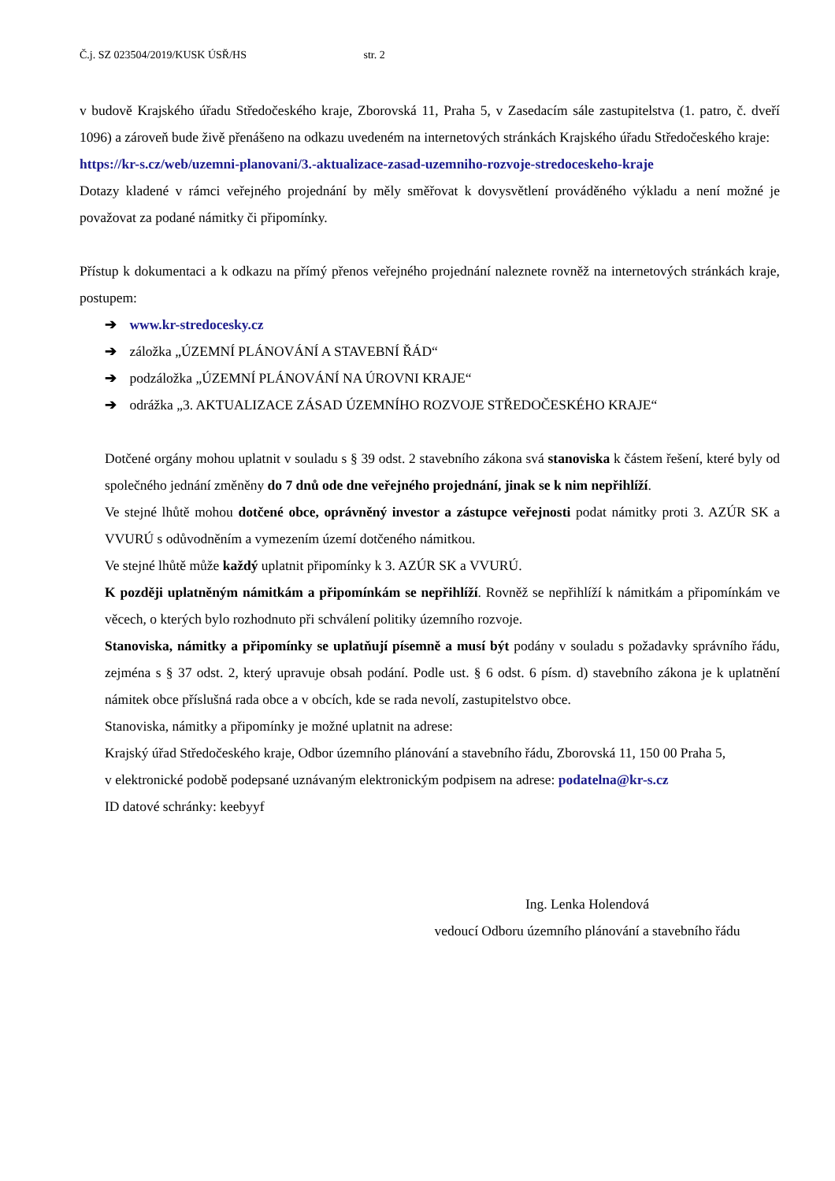Č.j. SZ 023504/2019/KUSK ÚSŘ/HS str. 2
v budově Krajského úřadu Středočeského kraje, Zborovská 11, Praha 5, v Zasedacím sále zastupitelstva (1. patro, č. dveří 1096) a zároveň bude živě přenášeno na odkazu uvedeném na internetových stránkách Krajského úřadu Středočeského kraje:
https://kr-s.cz/web/uzemni-planovani/3.-aktualizace-zasad-uzemniho-rozvoje-stredoceskeho-kraje
Dotazy kladené v rámci veřejného projednání by měly směřovat k dovysvětlení prováděného výkladu a není možné je považovat za podané námitky či připomínky.
Přístup k dokumentaci a k odkazu na přímý přenos veřejného projednání naleznete rovněž na internetových stránkách kraje, postupem:
➔ www.kr-stredocesky.cz
➔ záložka „ÚZEMNÍ PLÁNOVÁNÍ A STAVEBNÍ ŘÁD“
➔ podzáložka „ÚZEMNÍ PLÁNOVÁNÍ NA ÚROVNI KRAJE“
➔ odrážka „3. AKTUALIZACE ZÁSAD ÚZEMNÍHO ROZVOJE STŘEDOČESKÉHO KRAJE“
Dotčené orgány mohou uplatnit v souladu s § 39 odst. 2 stavebního zákona svá stanoviska k částem řešení, které byly od společného jednání změněny do 7 dnů ode dne veřejného projednání, jinak se k nim nepřihlíží.
Ve stejné lhůtě mohou dotčené obce, oprávněný investor a zástupce veřejnosti podat námitky proti 3. AZÚR SK a VVURÚ s odůvodněním a vymezením území dotčeného námitkou.
Ve stejné lhůtě může každý uplatnit připomínky k 3. AZÚR SK a VVURÚ.
K později uplatněným námitkám a připomínkám se nepřihlíží. Rovněž se nepřihlíží k námitkám a připomínkám ve věcech, o kterých bylo rozhodnuto při schválení politiky územního rozvoje.
Stanoviska, námitky a připomínky se uplatňují písemně a musí být podány v souladu s požadavky správního řádu, zejména s § 37 odst. 2, který upravuje obsah podání. Podle ust. § 6 odst. 6 písm. d) stavebního zákona je k uplatnění námitek obce příslušná rada obce a v obcích, kde se rada nevolí, zastupitelstvo obce.
Stanoviska, námitky a připomínky je možné uplatnit na adrese:
Krajský úřad Středočeského kraje, Odbor územního plánování a stavebního řádu, Zborovská 11, 150 00 Praha 5,
v elektronické podobě podepsané uznávaným elektronickým podpisem na adrese: podatelna@kr-s.cz
ID datové schránky: keebyyf
Ing. Lenka Holendová
vedoucí Odboru územního plánování a stavebního řádu